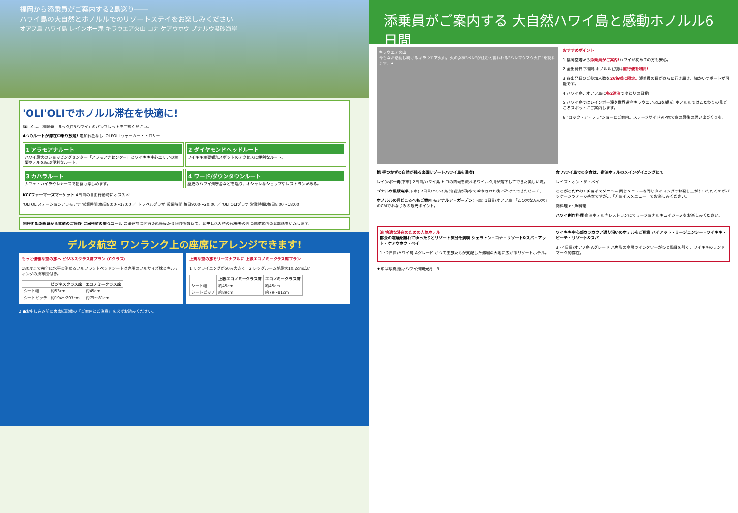福岡から添乗員がご案内する2島巡り――
ハワイ島の大自然とホノルルでのリゾートステイをお楽しみください
オアフ島 ハワイ島 レインボー滝 キラウエア火山 コナ ケアウホウ プナルウ黒砂海岸
'OLI'OLIでホノルル滞在を快適に!
詳しくは、福岡発「ルックJTBハワイ」のパンフレットをご覧ください。
4つのルートが滞在中乗り放題! 追加代金なし 'OLI'OLI ウォーカー・トロリー
1 アラモアナルート
ハワイ最大のショッピングセンター「アラモアナセンター」とワイキキ中心エリアの主要ホテルを結ぶ便利なルート。
2 ダイヤモンドヘッドルート
ワイキキ主要観光スポットのアクセスに便利なルート。
3 カハラルート
カフェ・カイラやレナーズで朝食も楽しめます。
4 ワード/ダウンタウンルート
歴史のハワイ州庁舎などを巡り、オシャレなショップやレストランがある。
KCCファーマーズマーケット 4日目の自由行動時にオススメ!
'OLI'OLIステーションアラモアナ 営業時間:毎日8:00〜18:00 ／ トラベルプラザ 営業時間:毎日9:00〜20:00 ／ 'OLI'OLIプラザ 営業時間:毎日8:00〜18:00
同行する添乗員から直前のご挨拶 ご出発前の安心コール ご出発前に同行の添乗員から挨拶を兼ねて、お申し込み時の代表者の方に最終案内のお電話をいたします。
デルタ航空 ワンランク上の座席にアレンジできます!
もっと優雅な空の旅へ ビジネスクラス席プラン (Cクラス)
180度まで完全に水平に倒せるフルフラットベッドシートは専用のフルサイズ枕とキルティングの掛布団付き。
| | ビジネスクラス席 | エコノミークラス席 |
| --- | --- | --- |
| シート幅 | 約53cm | 約45cm |
| シートピッチ | 約194〜207cm | 約79〜81cm |
上質な空の旅をリーズナブルに 上級エコノミークラス席プラン
1 リクライニングが50%大きく　2 レッグルームが最大10.2cm広い
| | 上級エコノミークラス席 | エコノミークラス席 |
| --- | --- | --- |
| シート幅 | 約45cm | 約45cm |
| シートピッチ | 約89cm | 約79〜81cm |
2 ●お申し込み前に裏表紙記載の「ご案内とご注意」を必ずお読みください。
添乗員がご案内する 大自然ハワイ島と感動ホノルル6日間
キラウエア火山
今もなお活動し続けるキラウエア火山。火の女神"ペレ"が住むと言われる"ハレマウマウ火口"を訪れます。★
おすすめポイント
1 福岡空港から添乗員がご案内!ハワイが初めての方も安心。
2 全出発日で福岡-ホノルル往復は直行便を利用!
3 各出発日のご参加人数を26名様に限定。添乗員の目がさらに行き届き、細かいサポートが可能です。
4 ハワイ島、オアフ島に各2連泊でゆとりの日程!
5 ハワイ島ではレインボー滝や世界遺産キラウエア火山を観光! ホノルルではこだわりの見どころスポットにご案内します。
6 "ロック・ア・フラ"ショーにご案内。ステージサイドVIP席で旅の最後の思い出づくりを。
観 手つかずの自然が残る楽園リゾートハワイ島を満喫!
レインボー滝(下車) 2日目/ハワイ島 ヒロの西端を流れるワイルク川が落下してできた美しい滝。
プナルウ黒砂海岸(下車) 2日目/ハワイ島 溶岩流が海水で冷やされた後に砕けてできたビーチ。
ホノルルの見どころへもご案内 モアナルア・ガーデン(下車) 1日目/オアフ島 「この木なんの木」のCMでおなじみの観光ポイント。
食 ハワイ島での夕食は、宿泊ホテルのメインダイニングにて
レイズ・オン・ザ・ベイ
ここがこだわり! チョイスメニュー 同じメニューを同じタイミングでお召し上がりいただくのがパッケージツアーの基本ですが…「チョイスメニュー」でお楽しみください。
肉料理 or 魚料理
ハワイ創作料理 宿泊ホテル内レストランにてリージョナルキュイジーヌをお楽しみください。
泊 快適な滞在のための人気ホテル
都会の喧騒を離れてゆったりとリゾート気分を満喫 シェラトン・コナ・リゾート&スパ・アット・ケアウホウ・ベイ
1・2日目/ハワイ島 Aグレード かつて王族たちが支配した溶岩の大地に広がるリゾートホテル。
ワイキキ中心部カラカウア通り沿いのホテルをご用意 ハイアット・リージェンシー・ワイキキ・ビーチ・リゾート&スパ
3・4日目/オアフ島 Aグレード 八角形の高層ツインタワーがひと際目を引く、ワイキキのランドマーク的存在。
★印は写真提供:ハワイ州観光局　3